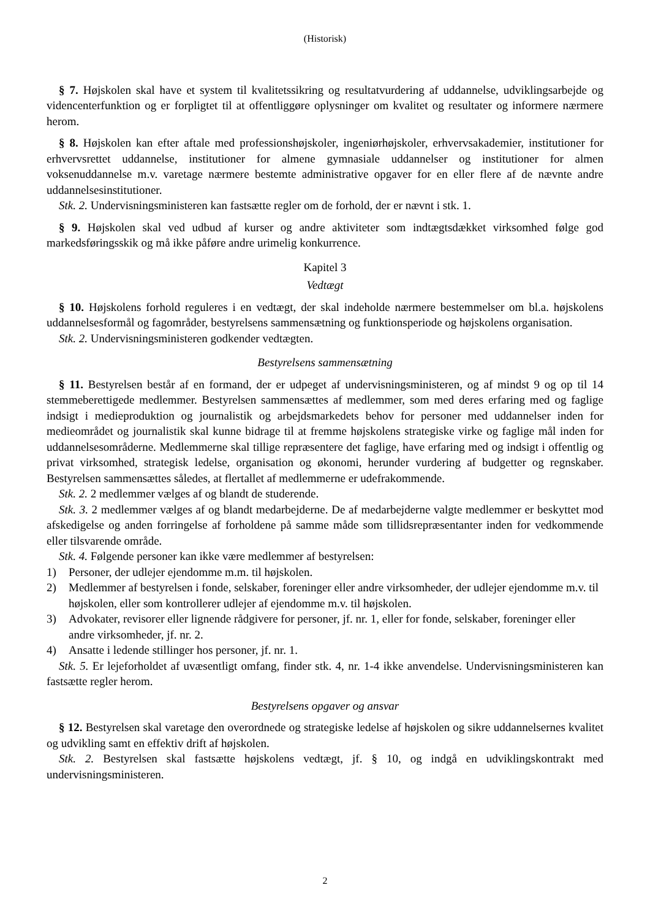(Historisk)
§ 7. Højskolen skal have et system til kvalitetssikring og resultatvurdering af uddannelse, udviklingsarbejde og videncenterfunktion og er forpligtet til at offentliggøre oplysninger om kvalitet og resultater og informere nærmere herom.
§ 8. Højskolen kan efter aftale med professionshøjskoler, ingeniørhøjskoler, erhvervsakademier, institutioner for erhvervsrettet uddannelse, institutioner for almene gymnasiale uddannelser og institutioner for almen voksenuddannelse m.v. varetage nærmere bestemte administrative opgaver for en eller flere af de nævnte andre uddannelsesinstitutioner.
Stk. 2. Undervisningsministeren kan fastsætte regler om de forhold, der er nævnt i stk. 1.
§ 9. Højskolen skal ved udbud af kurser og andre aktiviteter som indtægtsdækket virksomhed følge god markedsføringsskik og må ikke påføre andre urimelig konkurrence.
Kapitel 3
Vedtægt
§ 10. Højskolens forhold reguleres i en vedtægt, der skal indeholde nærmere bestemmelser om bl.a. højskolens uddannelsesformål og fagområder, bestyrelsens sammensætning og funktionsperiode og højskolens organisation.
Stk. 2. Undervisningsministeren godkender vedtægten.
Bestyrelsens sammensætning
§ 11. Bestyrelsen består af en formand, der er udpeget af undervisningsministeren, og af mindst 9 og op til 14 stemmeberettigede medlemmer. Bestyrelsen sammensættes af medlemmer, som med deres erfaring med og faglige indsigt i medieproduktion og journalistik og arbejdsmarkedets behov for personer med uddannelser inden for medieområdet og journalistik skal kunne bidrage til at fremme højskolens strategiske virke og faglige mål inden for uddannelsesområderne. Medlemmerne skal tillige repræsentere det faglige, have erfaring med og indsigt i offentlig og privat virksomhed, strategisk ledelse, organisation og økonomi, herunder vurdering af budgetter og regnskaber. Bestyrelsen sammensættes således, at flertallet af medlemmerne er udefrakommende.
Stk. 2. 2 medlemmer vælges af og blandt de studerende.
Stk. 3. 2 medlemmer vælges af og blandt medarbejderne. De af medarbejderne valgte medlemmer er beskyttet mod afskedigelse og anden forringelse af forholdene på samme måde som tillidsrepræsentanter inden for vedkommende eller tilsvarende område.
Stk. 4. Følgende personer kan ikke være medlemmer af bestyrelsen:
1) Personer, der udlejer ejendomme m.m. til højskolen.
2) Medlemmer af bestyrelsen i fonde, selskaber, foreninger eller andre virksomheder, der udlejer ejendomme m.v. til højskolen, eller som kontrollerer udlejer af ejendomme m.v. til højskolen.
3) Advokater, revisorer eller lignende rådgivere for personer, jf. nr. 1, eller for fonde, selskaber, foreninger eller andre virksomheder, jf. nr. 2.
4) Ansatte i ledende stillinger hos personer, jf. nr. 1.
Stk. 5. Er lejeforholdet af uvæsentligt omfang, finder stk. 4, nr. 1-4 ikke anvendelse. Undervisningsministeren kan fastsætte regler herom.
Bestyrelsens opgaver og ansvar
§ 12. Bestyrelsen skal varetage den overordnede og strategiske ledelse af højskolen og sikre uddannelsernes kvalitet og udvikling samt en effektiv drift af højskolen.
Stk. 2. Bestyrelsen skal fastsætte højskolens vedtægt, jf. § 10, og indgå en udviklingskontrakt med undervisningsministeren.
2